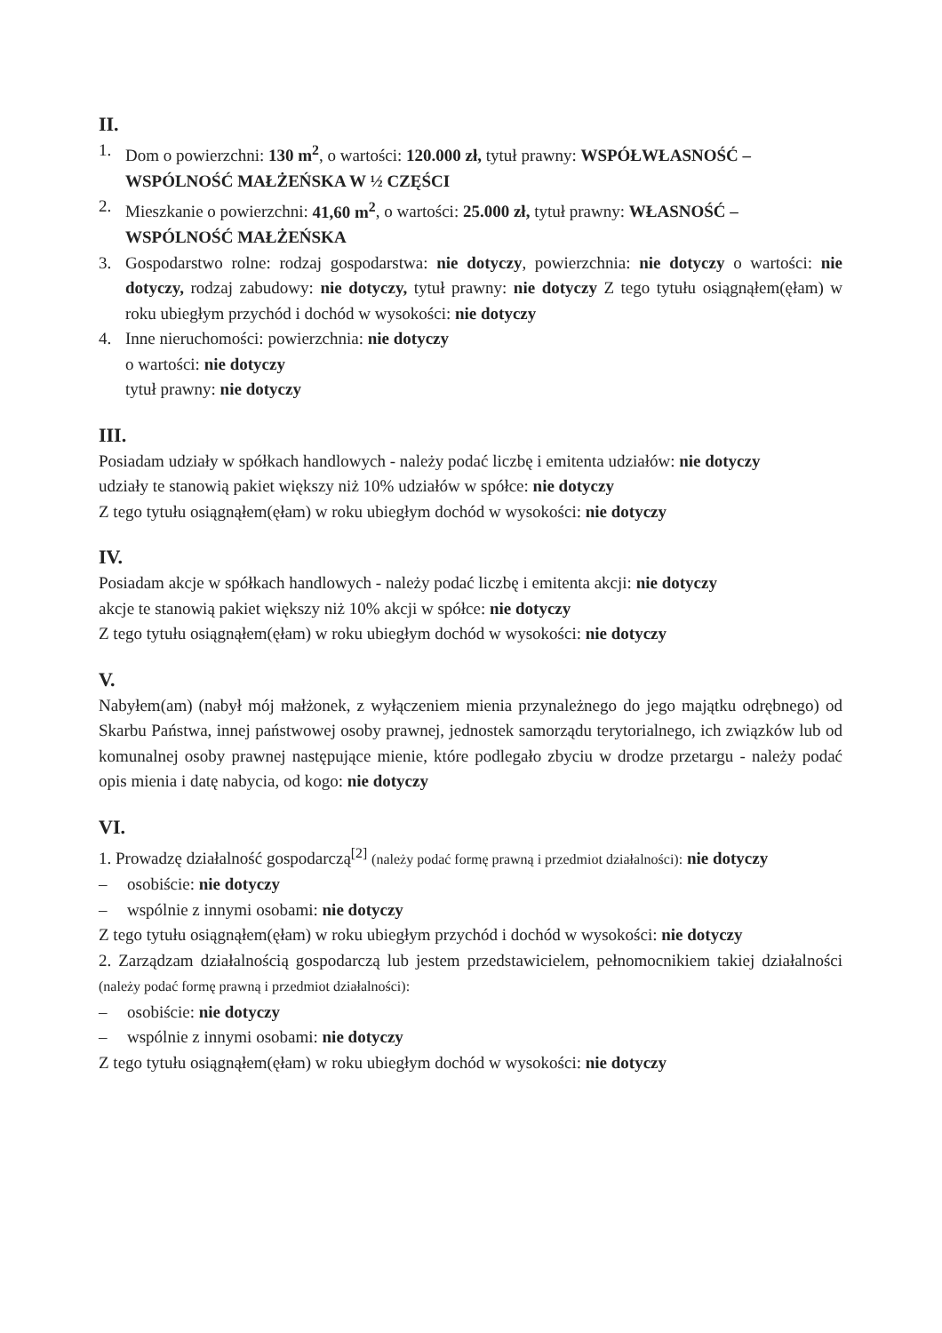II.
1. Dom o powierzchni: 130 m<sup>2</sup>, o wartości: 120.000 zł, tytuł prawny: WSPÓŁWŁASNOŚĆ – WSPÓLNOŚĆ MAŁŻEŃSKA W ½ CZĘŚCI
2. Mieszkanie o powierzchni: 41,60 m<sup>2</sup>, o wartości: 25.000 zł, tytuł prawny: WŁASNOŚĆ – WSPÓLNOŚĆ MAŁŻEŃSKA
3. Gospodarstwo rolne: rodzaj gospodarstwa: nie dotyczy, powierzchnia: nie dotyczy o wartości: nie dotyczy, rodzaj zabudowy: nie dotyczy, tytuł prawny: nie dotyczy Z tego tytułu osiągnąłem(ęłam) w roku ubiegłym przychód i dochód w wysokości: nie dotyczy
4. Inne nieruchomości: powierzchnia: nie dotyczy
o wartości: nie dotyczy
tytuł prawny: nie dotyczy
III.
Posiadam udziały w spółkach handlowych - należy podać liczbę i emitenta udziałów: nie dotyczy
udziały te stanowią pakiet większy niż 10% udziałów w spółce: nie dotyczy
Z tego tytułu osiągnąłem(ęłam) w roku ubiegłym dochód w wysokości: nie dotyczy
IV.
Posiadam akcje w spółkach handlowych - należy podać liczbę i emitenta akcji: nie dotyczy
akcje te stanowią pakiet większy niż 10% akcji w spółce: nie dotyczy
Z tego tytułu osiągnąłem(ęłam) w roku ubiegłym dochód w wysokości: nie dotyczy
V.
Nabyłem(am) (nabył mój małżonek, z wyłączeniem mienia przynależnego do jego majątku odrębnego) od Skarbu Państwa, innej państwowej osoby prawnej, jednostek samorządu terytorialnego, ich związków lub od komunalnej osoby prawnej następujące mienie, które podlegało zbyciu w drodze przetargu - należy podać opis mienia i datę nabycia, od kogo: nie dotyczy
VI.
1. Prowadzę działalność gospodarczą<sup>[2]</sup> (należy podać formę prawną i przedmiot działalności): nie dotyczy
– osobiście: nie dotyczy
– wspólnie z innymi osobami: nie dotyczy
Z tego tytułu osiągnąłem(ęłam) w roku ubiegłym przychód i dochód w wysokości: nie dotyczy
2. Zarządzam działalnością gospodarczą lub jestem przedstawicielem, pełnomocnikiem takiej działalności (należy podać formę prawną i przedmiot działalności):
– osobiście: nie dotyczy
– wspólnie z innymi osobami: nie dotyczy
Z tego tytułu osiągnąłem(ęłam) w roku ubiegłym dochód w wysokości: nie dotyczy